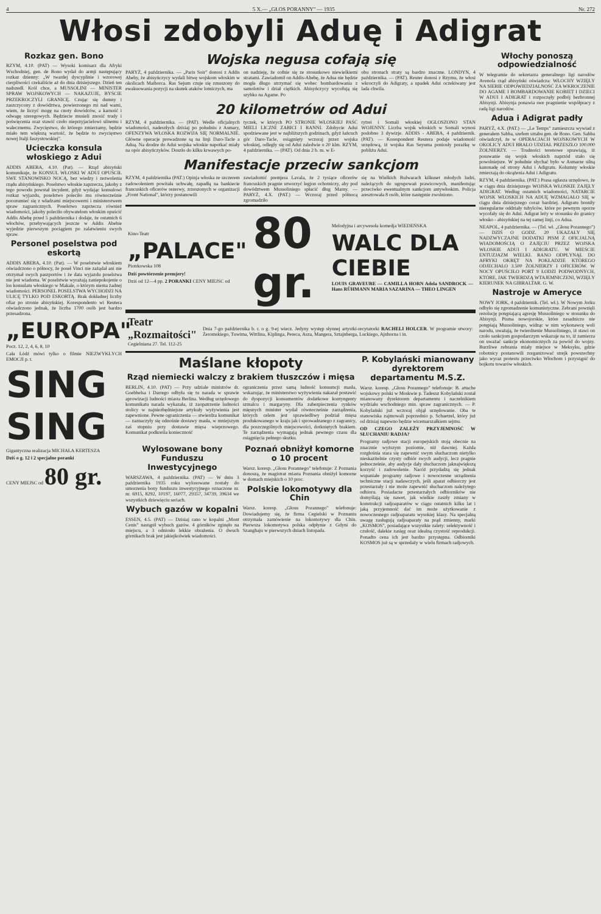4 5 X.— „GŁOS PORANNY" — 1935 Nr. 272
Włosi zdobyli Aduę i Adigrat
Rozkaz gen. Bono
RZYM, 4.10. (PAT) — Wysoki komisarz dla Afryki Wschodniej, gen. de Bono wydał do armji następujący rozkaz dzienny: „W twardej dyscyplinie i wzorowej cierpliwości czekaliście aż do dnia dzisiejszego. Dzień ten nadszedł. Król chce, a MUSSOLINI — MINISTER SPRAW WOJSKOWYCH — NAKAZUJE, BYŚCIE PRZEKROCZYLI GRANICĘ. Czując się dumny i zaszczycony z dowództwa, powierzonego mi nad wami, wiem, że liczyć mogę na cnoty dowódców, a karność i odwagę szeregowych. Będziecie musieli znosić trudy i poświęcenia oraz stawić czoło nieprzyjacielowi silnemu i walecznemu. Zwycięstwo, do którego zmierzamy, będzie miało tem większą wartość, że będzie to zwycięstwo nowej Italji faszystowskiej".
Ucieczka konsula włoskiego z Adui
ADDIS ABEBA, 4.10. (Pat). — Rząd abisyński komunikuje, że KONSUL WŁOSKI W ADUI OPUŚCIŁ SWE STANOWISKO NOCĄ, bez wiedzy i zezwolenia rządu abisyńskiego. Poselstwo włoskie zaprzecza, jakoby z tego powodu powstał incydent, gdyż wydając konsulowi rozkaz wyjazdu, poselstwo poleciło mu równocześnie porozumieć się z władzami miejscowemi i ministerstwem spraw zagranicznych. Poselstwo zaprzecza również wiadomości, jakoby poleciło obywatelom włoskim opuścić Addis Abebę przed 5 października i dodaje, że ostatnich 6 włochów, przebywających jeszcze w Addis Abebie wyjedzie pierwszym pociągiem po zalatwieniu swych spraw.
Personel poselstwa pod eskortą
ADDIS ABEBA, 4.10. (Pat). — W poselstwie włoskiem oświadczono o północy, że poseł Vinci nie zażądał ani nie otrzymał swych paszportów i że data wyjazdu poselstwa nie jest wiadoma. W poselstwie wyrażają zaniepokojenie o los konsulatu włoskiego w Makale, o którym niema żadnej wiadomości. PERSONEL POSELSTWA WYCHODZI NA ULICĘ TYLKO POD ESKORTĄ. Brak dokładnej liczby ofiar po stronie abisyńskiej. Korespondento wi Reutera oświadczono jednak, że liczba 1700 osób jest bardzo przesadzona.
„EUROPA"
Pocz. 12, 2, 4, 6, 8, 10
Cała Łódź mówi tylko o filmie NIEZWYKŁYCH EMOCJI p. t.
SING SING
Gigantyczna realizacja MICHAŁA KERTESZA
Dziś o g. 12 i 2 specjalne poranki
CENY MIEJSC od 80 gr.
Wojska negusa cofają się
PARYŻ, 4 października. — „Paris Soir" donosi z Addis Abeby, że abisyńczycy wydali bitwę wojskom włoskim w okolicach Maiborca. Ras Sejum czuje się zmuszony do ewakuowania pozycji na skutek ataków lotniczych, ma
on nadzieję, że cofnie się ze stosunkowo niewielkiemi stratami. Zawiadomił on Addis-Abebę, że Adua nie będzie mogła długo utrzymać się wobec bombardowania z samolotów i dział ciężkich. Abisyńczycy wycofują się szybko na Agame. Po
obu stronach straty są bardzo znaczne. LONDYN, 4 października. — (PAT). Reuter donosi z Rzymu, że włosi wkroczyli do Adigraty, a upadek Adui oczekiwany jest lada chwila.
20 kilometrów od Adui
RZYM, 4 października. — (PAT). Wedle oficjalnych wiadomości, nadeszłych dzisiaj po południu z Asmary, OFENZYWA WŁOSKA ROZWIJA SIĘ NORMALNIE. Główne operacje prowadzone są na linji Daro-Tacle a Aduą. Na drodze do Adui wojska włoskie napotkać miały na opór abisyńczyków. Doszło do kilku krwawych po-
tyczek, w których PO STRONIE WŁOSKIEJ PAŚĆ MIELI LICZNI ZABICI I RANNI. Zdobycie Adui spodziewane jest w najbliższych godzinach, gdyż łańcuch gór Daro-Tacle, osiągnięty wczoraj przez wojska włoskiej, odległy się od Adui zaledwie o 20 klm. RZYM, 4 października. — (PAT). Od dnia 2 b. m. w E-
rytrei i Somali włoskiej OGŁOSZONO STAN WOJENNY. Liczba wojsk włoskich w Somali wynosi podobno 3 dywizje. ADDIS - ABEBA, 4 październik. (PAT). — Korespondent Reutera podaje wiadomość urzędową, iż wojska Ras Seyuma poniosły porażkę w pobliżu Adui.
Manifestacje przeciw sankcjom
RZYM, 4 października (PAT.) Opinja włoska ze szczerem zadowoleniem powitała uchwałę, zapadłą na bankiecie francuskich oficerów rezerwy, zrzeszonych w organizacji „Front National", którzy postanowili
zawiadomić premjera Lavala, że 2 tysiące oficerów francuskich pragnie utworzyć legjon ochotniczy, aby pod dowództwem Mussoliniego spłacić dług Marny. — PARYŻ, 4.X. (PAT.) — Wczoraj przed północą zgromadziło
się na Wielkich Bulwarach kilkuset młodych ludzi, należących do ugrupowań prawicowych, manifestując przeciwko ewentualnym sankcjom antywłoskim. Policja aresztowała 8 osób, które następnie zwolniono.
Kino-Teatr
„PALACE"
Piotrkowska 108
Dziś powtórzenie premjery!
Dziś od 12—4 pp. 2 PORANKI CENY MIEJSC od
80 gr.
Melodyjna i arcywesoła komedja WIEDEŃSKA
WALC DLA CIEBIE
LOUIS GRAVEURE — CAMILLA HORN Adela SANDROCK — Hans RÜHMANN MARIA SAZARINA — THEO LINGEN
Teatr „Rozmaitości"
Cegielniana 27. Tel. 112-25
Dnia 7-go października b. r. o g. 9-ej wiecz. Jedyny występ słynnej artystki-recytatorki RACHELI HOLCER. W programie utwory: Żeromskiego, Tuwima, Wittlina, Kiplinga, Pereca, Asza, Mangera, Sztajnberga, Luckiego, Ajnhorna i in.
Maślane kłopoty
Rząd niemiecki walczy z brakiem tłuszczów i mięsa
BERLIN, 4.10. (PAT) — Przy udziale ministrów dr. Goebbelsa i Darrego odbyła się tu narada w sprawie aprowizacji ludności miasta Berlina. Według urzędowego komunikatu narada wykazała, iż zaopatrzenie ludności stolicy w najniezbędniejsze artykuły wyżywienia jest zapewnione. Pewne ograniczenia — stwierdza komunikat — zaznaczyły się odnośnie dostawy masła, w mniejszym zaś stopniu przy dostawie mięsa wieprzowego. Komunikat podkreśla konieczność
ograniczenia przez samą ludność konsumcji masła, wskazując, że ministerstwo wyżywienia nakazał postawić do dyspozycji konsumentów dodatkowe kontyngenty szmalcu i margaryny. Dla zabezpieczenia rynków mięsnych minister wydał równocześnie zarządzenia, których celem jest sprawiedliwy podział mięsa produkowanego w kraju jak i sprowadzanego z zagranicy, dla poszczególnych miejscowości, dotkniętych brakiem. Te zarządzenia wymagają jednak pewnego czasu dla osiągnięcia pełnego skutku.
Wylosowane bony Funduszu Inwestycyjnego
WARSZAWA, 4 października. (PAT) — W dniu 3 października 1935 roku wylosowane zostały do umorzenia bony funduszu inwestycyjnego oznaczone nr. nr. 6915, 8292, 10197, 16077, 29357, 34739, 39634 we wszystkich dziewięciu seriach.
Wybuch gazów w kopalni
ESSEN, 4.5. (PAT) — Dzisiaj rano w kopalni „Mont Cenis" nastąpił wybuch gazów. 4 górników zginęło na miejscu, a 3 odniosło lekkie obrażenia. O dwuch górnikach brak jest jakiejkolwiek wiadomości.
Poznań obniżył komorne o 10 procent
Warsz. koresp. „Głosu Porannego" telefonuje: Z Poznania donoszą, że magistrat miasta Poznania obniżył komorne w domach miejskich o 10 proc.
Polskie lokomotywy dla Chin
Warsz. koresp. „Głosu Porannego" telefonuje: Dowiadujemy się, że firma Cegielski w Poznaniu otrzymała zamówienie na lokomotywy dla Chin. Pierwsza lokomotywa polska odpłynie z Gdyni do Szanghaju w pierwszych dniach listopada.
P. Kobylański mianowany dyrektorem departamentu M.S.Z.
Warsz. koresp. „Głosu Porannego" telefonuje: B. attache wojskowy polski w Moskwie p. Tadeusz Kobylański został mianowany dyrektorem departamentu i naczelnikiem wydziału wschodniego min. spraw zagranicznych. — P. Kobylański już wczoraj objął urzędowanie. Oba te stanowiska zajmowali poprzednio p. Schaetzel, który już od dzisiaj napewno będzie wicemarszałkiem sejmu.
OD CZEGO ZALEŻY PRZYJEMNOŚĆ W SŁUCHANIU RADJA?
Programy radjowe stacji europejskich stoją obecnie na znacznie wyższym poziomie, niż dawniej. Każda rozgłośnia stara się zapewnić swym słuchaczom nietylko nieskazitelnie czysty odbiór swych audycji, lecz pragnie jednocześnie, aby audycje dały słuchaczom jaknajwiększą korzyść i zadowolenie. Nacóż przydadzą się jednak wspaniałe programy radjowe i nowoczesne urządzenia techniczne stacji nadawczych, jeśli aparat odbiorczy jest przestarzały i nie może zapewnić słuchaczom należytego odbioru. Posiadacze przestarzałych odbiorników nie domyślają się nawet, jak wielkie zaszły zmiany w konstrukcji radjoaparatów w ciągu ostatnich kilku lat i jaką przyjemność dać im może użytkowanie z nowoczesnego radjoaparatu wysokiej klasy. Na specjalną uwagę zasługują radjoaparaty na prąd zmienny, marki „KOSMOS", posiadające wszystkie zalety: selektywność i czułość, dalekie zasięg oraz idealną czystość reprodukcji. Ponadto cena ich jest bardzo przystępna. Odbiorniki KOSMOS już są w sprzedaży w wielu firmach radjowych.
Włochy ponoszą odpowiedzialność
W telegramie do sekretarza generalnego ligi narodów Avenola rząd abisyński oświadcza: WŁOCHY WZIĘŁY NA SIEBIE ODPOWIEDZIALNOŚĆ ZA WKROCZENIE DO AGAME I BOMBARDOWANIE KOBIET I DZIECI W ADUI I ADIGRAT i rozpoczęły podbój bezbronnej Abisynji. Abisynja ponawia swe pragnienie współpracy z radą ligi narodów.
Adua i Adigrat padły
PARYŻ, 4.X. (PAT.) — „Le Temps" zamieszcza wywiad z generałem Sabba, szefem sztabu gen. de Bono. Gen. Sabba oświadczył, że w OPERACJACH WOJSKOWYCH W OKOLICY ADUI BRAŁO UDZIAŁ PRZESZŁO 100.000 ŻOŁNIERZY. — Trudności terenowe sprawiają, iż posuwanie się wojsk włoskich naprzód stało się powolniejsze. W południe słychać było w Asmarze silną kanonadę od strony Adui i Adigratu. Kolumny włoskie zmierzają do okrążenia Adui i Adigratu.
RZYM, 4 października. (PAT.) Prasa ogłasza urzędowo, że w ciągu dnia dzisiejszego WOJSKA WŁOSKIE ZAJĘŁY ADIGRAT. Według ostatnich wiadomości, NATARCIE WOJSK WŁOSKICH NA ADUĘ WZMAGAŁO SIĘ w ciągu dnia dzisiejszego coraz bardziej. Adigratu broniły nieregularne oddziały tubylców, które po pewnym oporze wycofały się do Adui. Adigrat leży w stosunku do granicy włosko - abisyńskiej na tej samej linji, co Adua.
NEAPOL, 4 października. — (Tel. wł. „Głosu Porannego") — DZIŚ O GODZ. 20 UKAZAŁY SIĘ NADZWYCZAJNE DODATKI PISM Z OFICJALNĄ WIADOMOŚCIĄ O ZAJĘCIU PRZEZ WOJSKA WŁOSKIE ADUI I ADIGRATU. W MIEŚCIE ENTUZJAZM WIELKI. RANO ODPŁYNĄŁ DO AFRYKI OKRĘT NA POKŁADZIE KTÓREGO ODJECHAŁO 3.500 ŻOŁNIERZY I OFICERÓW. W NOCY OPUŚCIŁO PORT 9 ŁODZI PODWODNYCH, KTÓRE, JAK TWIERDZĄ WTAJEMNICZENI, WZIĘŁY KIERUNEK NA GIBRALTAR. G. W.
Nastroje w Ameryce
NOWY JORK, 4 październik. (Tel. wł.). W Nowym Jorku odbyło się zgromadzenie komunistyczne. Zebrani powzięli rezolucję potępiającą agresję Mussoliniego w stosunku do Abisynji. Pisma nowojorskie, które zasadniczo nie potępiają Mussoliniego, widząc w nim wykonawcę woli narodu, uważają, że twierdzenie Mussoliniego, iż stawi on czoło sankcjom gospodarczym wskazuje na to, iż zamierza on uważać sankcje ekonomicznych za powód do wojny. Burzliwe zebrania miały miejsce w Meksyku, gdzie robotnicy postanowili zorganizować strejk powszechny jako wyraz protestu przeciwko Włochom i przystąpić do bojkotu towarów włoskich.